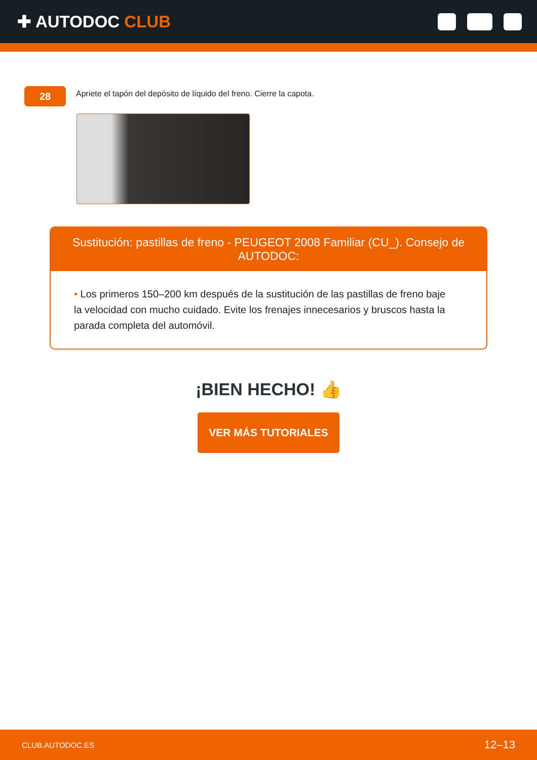✚ AUTODOC CLUB
28
Apriete el tapón del depósito de líquido del freno. Cierre la capota.
Sustitución: pastillas de freno - PEUGEOT 2008 Familiar (CU_). Consejo de AUTODOC:
• Los primeros 150–200 km después de la sustitución de las pastillas de freno baje la velocidad con mucho cuidado. Evite los frenajes innecesarios y bruscos hasta la parada completa del automóvil.
¡BIEN HECHO! 👍
VER MÁS TUTORIALES
CLUB.AUTODOC.ES 12–13